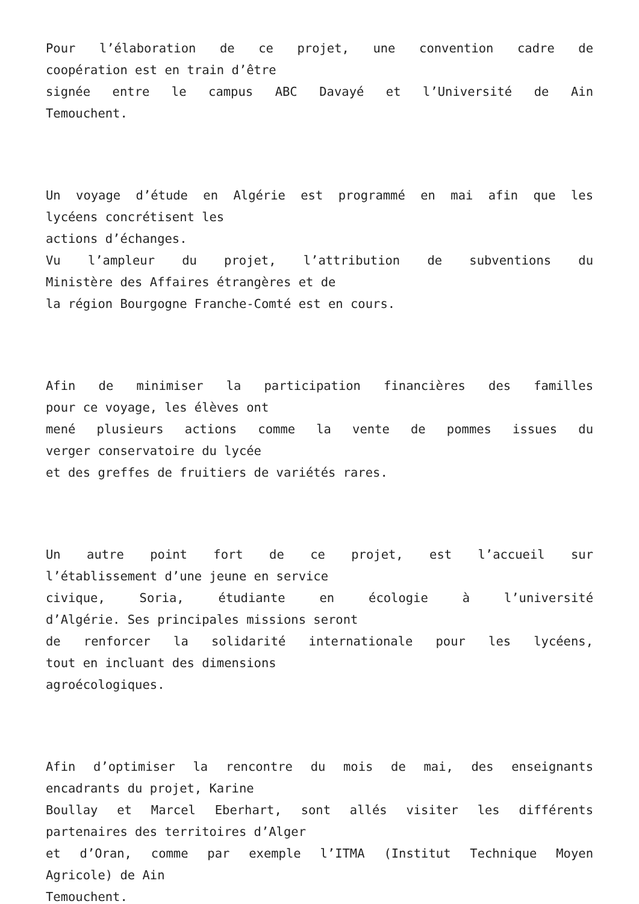Pour l’élaboration de ce projet, une convention cadre de
coopération est en train d’être
signée entre le campus ABC Davayé et l’Université de Ain
Temouchent.
Un voyage d’étude en Algérie est programmé en mai afin que les
lycéens concrétisent les
actions d’échanges.
Vu l’ampleur du projet, l’attribution de subventions du
Ministère des Affaires étrangères et de
la région Bourgogne Franche-Comté est en cours.
Afin de minimiser la participation financières des familles
pour ce voyage, les élèves ont
mené plusieurs actions comme la vente de pommes issues du
verger conservatoire du lycée
et des greffes de fruitiers de variétés rares.
Un autre point fort de ce projet, est l’accueil sur
l’établissement d’une jeune en service
civique, Soria, étudiante en écologie à l’université
d’Algérie. Ses principales missions seront
de renforcer la solidarité internationale pour les lycéens,
tout en incluant des dimensions
agroécologiques.
Afin d’optimiser la rencontre du mois de mai, des enseignants
encadrants du projet, Karine
Boullay et Marcel Eberhart, sont allés visiter les différents
partenaires des territoires d’Alger
et d’Oran, comme par exemple l’ITMA (Institut Technique Moyen
Agricole) de Ain
Temouchent.